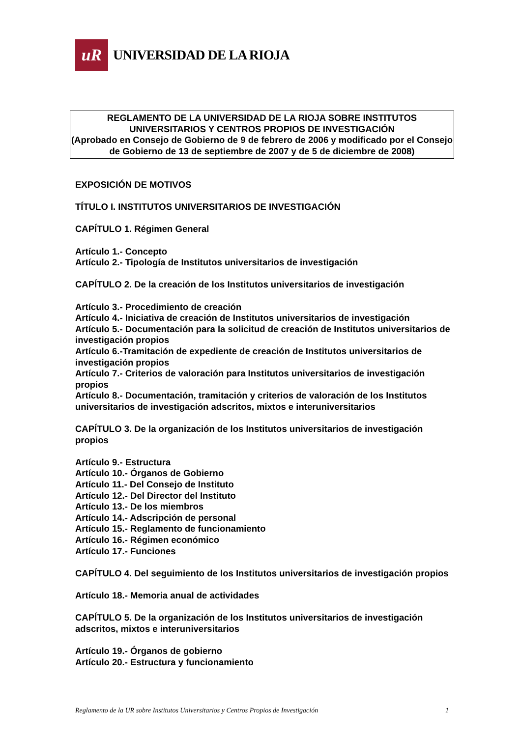uR
UNIVERSIDAD DE LA RIOJA
REGLAMENTO DE LA UNIVERSIDAD DE LA RIOJA SOBRE INSTITUTOS UNIVERSITARIOS Y CENTROS PROPIOS DE INVESTIGACIÓN
(Aprobado en Consejo de Gobierno de 9 de febrero de 2006 y modificado por el Consejo de Gobierno de 13 de septiembre de 2007 y de 5 de diciembre de 2008)
EXPOSICIÓN DE MOTIVOS
TÍTULO I. INSTITUTOS UNIVERSITARIOS DE INVESTIGACIÓN
CAPÍTULO 1. Régimen General
Artículo 1.- Concepto
Artículo 2.- Tipología de Institutos universitarios de investigación
CAPÍTULO 2. De la creación de los Institutos universitarios de investigación
Artículo 3.- Procedimiento de creación
Artículo 4.- Iniciativa de creación de Institutos universitarios de investigación
Artículo 5.- Documentación para la solicitud de creación de Institutos universitarios de investigación propios
Artículo 6.-Tramitación de expediente de creación de Institutos universitarios de investigación propios
Artículo 7.- Criterios de valoración para Institutos universitarios de investigación propios
Artículo 8.- Documentación, tramitación y criterios de valoración de los Institutos universitarios de investigación adscritos, mixtos e interuniversitarios
CAPÍTULO 3. De la organización de los Institutos universitarios de investigación propios
Artículo 9.- Estructura
Artículo 10.- Órganos de Gobierno
Artículo 11.- Del Consejo de Instituto
Artículo 12.- Del Director del Instituto
Artículo 13.- De los miembros
Artículo 14.- Adscripción de personal
Artículo 15.- Reglamento de funcionamiento
Artículo 16.- Régimen económico
Artículo 17.- Funciones
CAPÍTULO 4. Del seguimiento de los Institutos universitarios de investigación propios
Artículo 18.- Memoria anual de actividades
CAPÍTULO 5. De la organización de los Institutos universitarios de investigación adscritos, mixtos e interuniversitarios
Artículo 19.- Órganos de gobierno
Artículo 20.- Estructura y funcionamiento
Reglamento de la UR sobre Institutos Universitarios y Centros Propios de Investigación 1